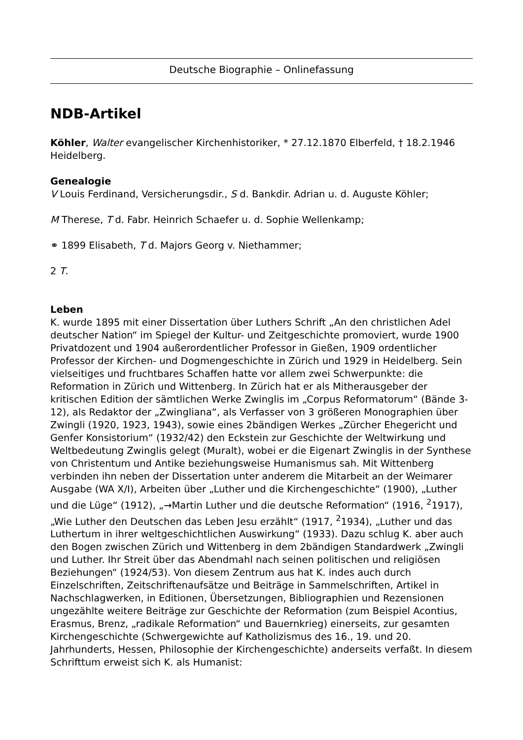Deutsche Biographie – Onlinefassung
NDB-Artikel
Köhler, Walter evangelischer Kirchenhistoriker, * 27.12.1870 Elberfeld, † 18.2.1946 Heidelberg.
Genealogie
V Louis Ferdinand, Versicherungsdir., S d. Bankdir. Adrian u. d. Auguste Köhler;
M Therese, T d. Fabr. Heinrich Schaefer u. d. Sophie Wellenkamp;
⚭ 1899 Elisabeth, T d. Majors Georg v. Niethammer;
2 T.
Leben
K. wurde 1895 mit einer Dissertation über Luthers Schrift „An den christlichen Adel deutscher Nation“ im Spiegel der Kultur- und Zeitgeschichte promoviert, wurde 1900 Privatdozent und 1904 außerordentlicher Professor in Gießen, 1909 ordentlicher Professor der Kirchen- und Dogmengeschichte in Zürich und 1929 in Heidelberg. Sein vielseitiges und fruchtbares Schaffen hatte vor allem zwei Schwerpunkte: die Reformation in Zürich und Wittenberg. In Zürich hat er als Mitherausgeber der kritischen Edition der sämtlichen Werke Zwinglis im „Corpus Reformatorum“ (Bände 3-12), als Redaktor der „Zwingliana“, als Verfasser von 3 größeren Monographien über Zwingli (1920, 1923, 1943), sowie eines 2bändigen Werkes „Zürcher Ehegericht und Genfer Konsistorium“ (1932/42) den Eckstein zur Geschichte der Weltwirkung und Weltbedeutung Zwinglis gelegt (Muralt), wobei er die Eigenart Zwinglis in der Synthese von Christentum und Antike beziehungsweise Humanismus sah. Mit Wittenberg verbinden ihn neben der Dissertation unter anderem die Mitarbeit an der Weimarer Ausgabe (WA X/I), Arbeiten über „Luther und die Kirchengeschichte“ (1900), „Luther und die Lüge“ (1912), „→Martin Luther und die deutsche Reformation“ (1916, <sup>2</sup>1917), „Wie Luther den Deutschen das Leben Jesu erzählt“ (1917, <sup>2</sup>1934), „Luther und das Luthertum in ihrer weltgeschichtlichen Auswirkung“ (1933). Dazu schlug K. aber auch den Bogen zwischen Zürich und Wittenberg in dem 2bändigen Standardwerk „Zwingli und Luther. Ihr Streit über das Abendmahl nach seinen politischen und religiösen Beziehungen“ (1924/53). Von diesem Zentrum aus hat K. indes auch durch Einzelschriften, Zeitschriftenaufsätze und Beiträge in Sammelschriften, Artikel in Nachschlagwerken, in Editionen, Übersetzungen, Bibliographien und Rezensionen ungezählte weitere Beiträge zur Geschichte der Reformation (zum Beispiel Acontius, Erasmus, Brenz, „radikale Reformation“ und Bauernkrieg) einerseits, zur gesamten Kirchengeschichte (Schwergewichte auf Katholizismus des 16., 19. und 20. Jahrhunderts, Hessen, Philosophie der Kirchengeschichte) anderseits verfaßt. In diesem Schrifttum erweist sich K. als Humanist: